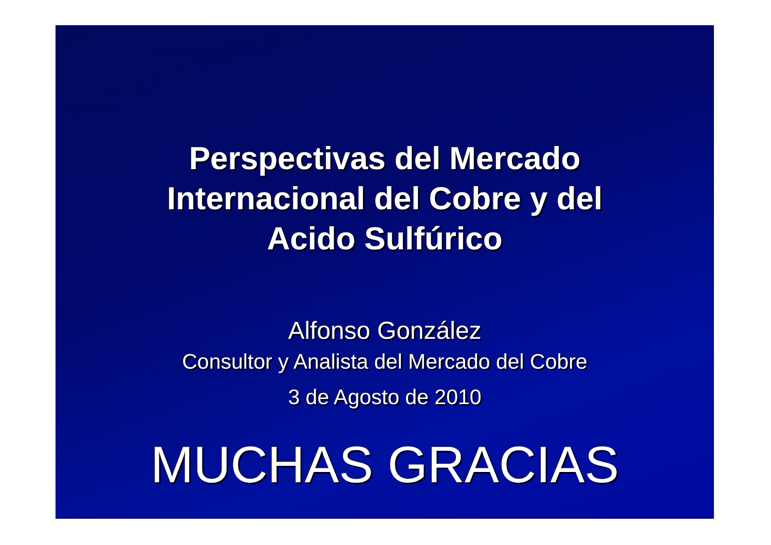Perspectivas del Mercado
Internacional del Cobre y del
Acido Sulfúrico
Alfonso González
Consultor y Analista del Mercado del Cobre
3 de Agosto de 2010
MUCHAS GRACIAS